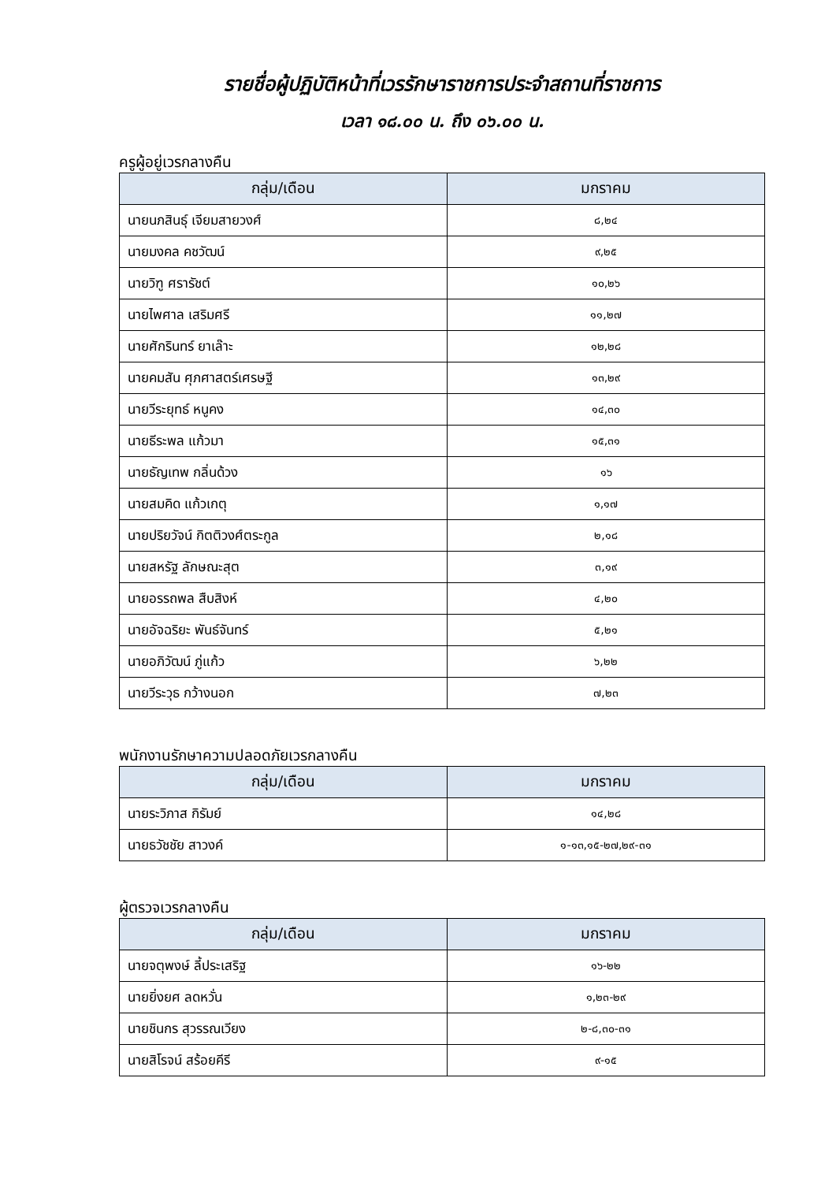รายชื่อผู้ปฏิบัติหน้าที่เวรรักษาราชการประจำสถานที่ราชการ
เวลา ๑๘.๐๐ น. ถึง ๐๖.๐๐ น.
ครูผู้อยู่เวรกลางคืน
| กลุ่ม/เดือน | มกราคม |
| --- | --- |
| นายนภสินธุ์ เจียมสายวงศ์ | ๘,๒๔ |
| นายมงคล คชวัฒน์ | ๙,๒๕ |
| นายวิฑู ศรารัชต์ | ๑๐,๒๖ |
| นายไพศาล เสริมศรี | ๑๑,๒๗ |
| นายศักรินทร์ ยาเล๊าะ | ๑๒,๒๘ |
| นายคมสัน ศุภศาสตร์เศรษฐี | ๑๓,๒๙ |
| นายวีระยุทธ์ หนูคง | ๑๔,๓๐ |
| นายธีระพล แก้วมา | ๑๕,๓๑ |
| นายธัญเทพ กลิ่นด้วง | ๑๖ |
| นายสมคิด แก้วเกตุ | ๑,๑๗ |
| นายปริยวัจน์ กิตติวงศ์ตระกูล | ๒,๑๘ |
| นายสหรัฐ ลักษณะสุต | ๓,๑๙ |
| นายอรรถพล สืบสิงห์ | ๔,๒๐ |
| นายอัจฉริยะ พันธ์จันทร์ | ๕,๒๑ |
| นายอภิวัฒน์ ภู่แก้ว | ๖,๒๒ |
| นายวีระวุธ กว้างนอก | ๗,๒๓ |
พนักงานรักษาความปลอดภัยเวรกลางคืน
| กลุ่ม/เดือน | มกราคม |
| --- | --- |
| นายระวิภาส กิรัมย์ | ๑๔,๒๘ |
| นายธวัชชัย สาวงค์ | ๑-๑๓,๑๕-๒๗,๒๙-๓๑ |
ผู้ตรวจเวรกลางคืน
| กลุ่ม/เดือน | มกราคม |
| --- | --- |
| นายจตุพงษ์ ลี้ประเสริฐ | ๑๖-๒๒ |
| นายยิ่งยศ ลดหวั่น | ๑,๒๓-๒๙ |
| นายชินกร สุวรรณเวียง | ๒-๘,๓๐-๓๑ |
| นายสิโรจน์ สร้อยคีรี | ๙-๑๕ |